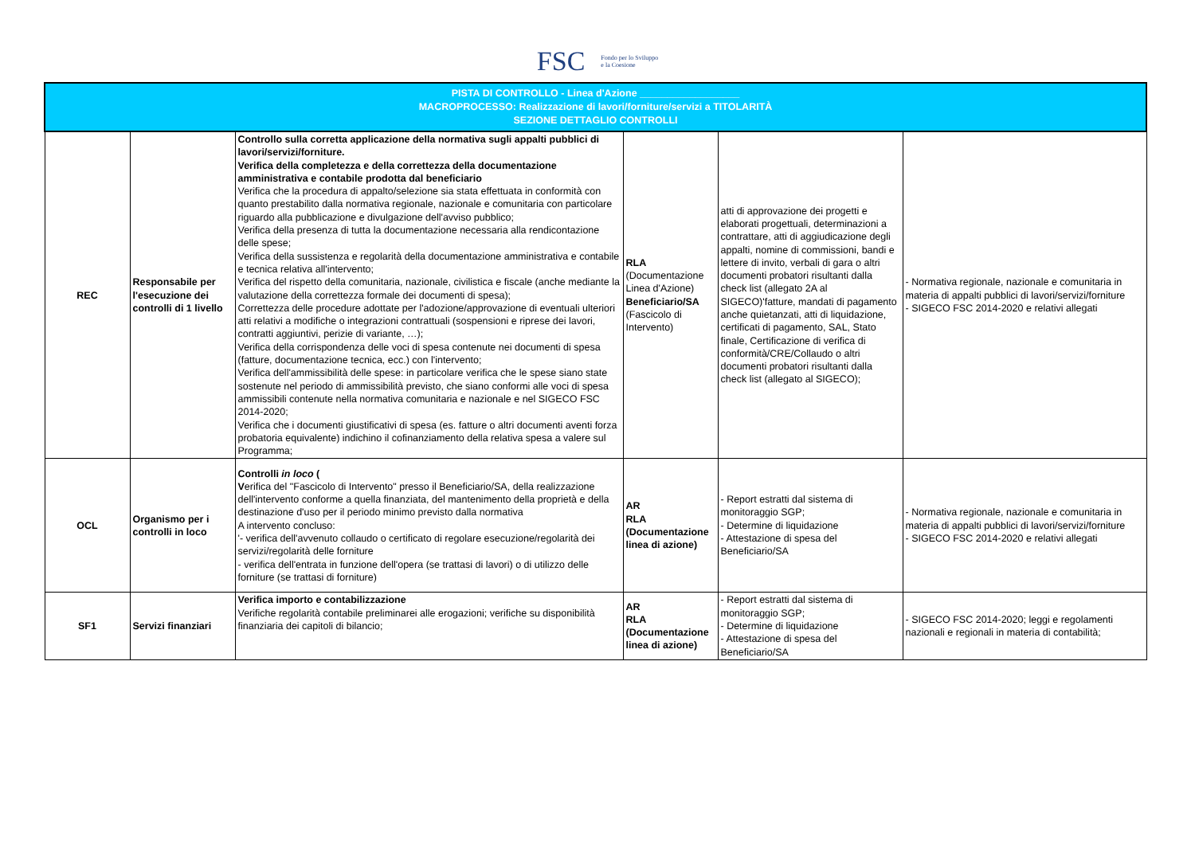FSC Fondo per lo Sviluppo
e la Coesione
| PISTA DI CONTROLLO - Linea d'Azione __________________ MACROPROCESSO: Realizzazione di lavori/forniture/servizi a TITOLARITÀ SEZIONE DETTAGLIO CONTROLLI | | | | | |
| REC | Responsabile per l'esecuzione dei controlli di 1 livello | Controllo sulla corretta applicazione della normativa sugli appalti pubblici di lavori/servizi/forniture. Verifica della completezza e della correttezza della documentazione amministrativa e contabile prodotta dal beneficiario Verifica che la procedura di appalto/selezione sia stata effettuata in conformità con quanto prestabilito dalla normativa regionale, nazionale e comunitaria con particolare riguardo alla pubblicazione e divulgazione dell'avviso pubblico; Verifica della presenza di tutta la documentazione necessaria alla rendicontazione delle spese; Verifica della sussistenza e regolarità della documentazione amministrativa e contabile e tecnica relativa all'intervento; Verifica del rispetto della comunitaria, nazionale, civilistica e fiscale (anche mediante la valutazione della correttezza formale dei documenti di spesa); Correttezza delle procedure adottate per l'adozione/approvazione di eventuali ulteriori atti relativi a modifiche o integrazioni contrattuali (sospensioni e riprese dei lavori, contratti aggiuntivi, perizie di variante, …); Verifica della corrispondenza delle voci di spesa contenute nei documenti di spesa (fatture, documentazione tecnica, ecc.) con l'intervento; Verifica dell'ammissibilità delle spese: in particolare verifica che le spese siano state sostenute nel periodo di ammissibilità previsto, che siano conformi alle voci di spesa ammissibili contenute nella normativa comunitaria e nazionale e nel SIGECO FSC 2014-2020; Verifica che i documenti giustificativi di spesa (es. fatture o altri documenti aventi forza probatoria equivalente) indichino il cofinanziamento della relativa spesa a valere sul Programma; | RLA (Documentazione Linea d'Azione) Beneficiario/SA (Fascicolo di Intervento) | atti di approvazione dei progetti e elaborati progettuali, determinazioni a contrattare, atti di aggiudicazione degli appalti, nomine di commissioni, bandi e lettere di invito, verbali di gara o altri documenti probatori risultanti dalla check list (allegato 2A al SIGECO)'fatture, mandati di pagamento anche quietanzati, atti di liquidazione, certificati di pagamento, SAL, Stato finale, Certificazione di verifica di conformità/CRE/Collaudo o altri documenti probatori risultanti dalla check list (allegato al SIGECO); | - Normativa regionale, nazionale e comunitaria in materia di appalti pubblici di lavori/servizi/forniture - SIGECO FSC 2014-2020 e relativi allegati |
| OCL | Organismo per i controlli in loco | Controlli in loco ( V erifica del "Fascicolo di Intervento" presso il Beneficiario/SA, della realizzazione dell'intervento conforme a quella finanziata, del mantenimento della proprietà e della destinazione d'uso per il periodo minimo previsto dalla normativa A intervento concluso: '- verifica dell'avvenuto collaudo o certificato di regolare esecuzione/regolarità dei servizi/regolarità delle forniture - verifica dell'entrata in funzione dell'opera (se trattasi di lavori) o di utilizzo delle forniture (se trattasi di forniture) | AR RLA (Documentazione linea di azione) | - Report estratti dal sistema di monitoraggio SGP; - Determine di liquidazione - Attestazione di spesa del Beneficiario/SA | - Normativa regionale, nazionale e comunitaria in materia di appalti pubblici di lavori/servizi/forniture - SIGECO FSC 2014-2020 e relativi allegati |
| SF1 | Servizi finanziari | Verifica importo e contabilizzazione Verifiche regolarità contabile preliminarei alle erogazioni; verifiche su disponibilità finanziaria dei capitoli di bilancio; | AR RLA (Documentazione linea di azione) | - Report estratti dal sistema di monitoraggio SGP; - Determine di liquidazione - Attestazione di spesa del Beneficiario/SA | - SIGECO FSC 2014-2020; leggi e regolamenti nazionali e regionali in materia di contabilità; |